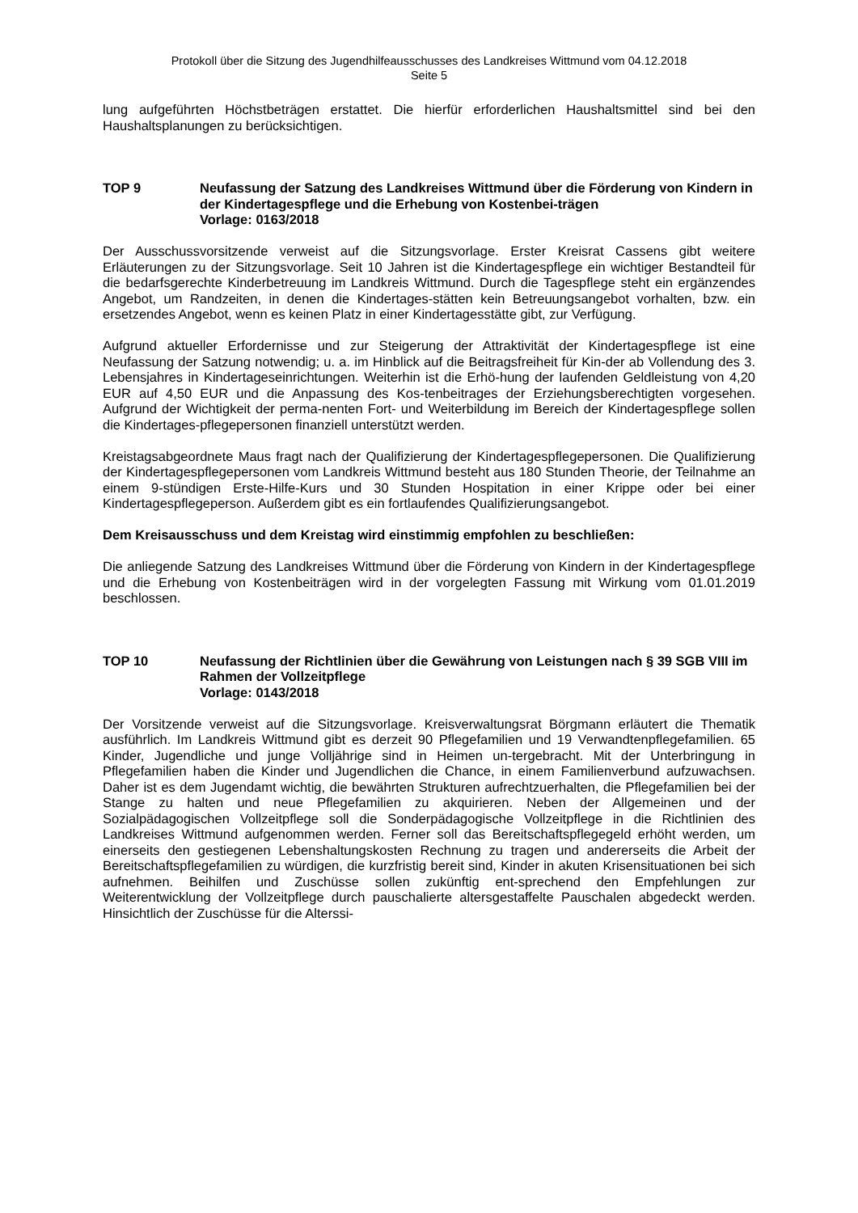Protokoll über die Sitzung des Jugendhilfeausschusses des Landkreises Wittmund vom 04.12.2018
Seite 5
lung aufgeführten Höchstbeträgen erstattet. Die hierfür erforderlichen Haushaltsmittel sind bei den Haushaltsplanungen zu berücksichtigen.
TOP 9 Neufassung der Satzung des Landkreises Wittmund über die Förderung von Kindern in der Kindertagespflege und die Erhebung von Kostenbei-trägen
Vorlage: 0163/2018
Der Ausschussvorsitzende verweist auf die Sitzungsvorlage. Erster Kreisrat Cassens gibt weitere Erläuterungen zu der Sitzungsvorlage. Seit 10 Jahren ist die Kindertagespflege ein wichtiger Bestandteil für die bedarfsgerechte Kinderbetreuung im Landkreis Wittmund. Durch die Tagespflege steht ein ergänzendes Angebot, um Randzeiten, in denen die Kindertages-stätten kein Betreuungsangebot vorhalten, bzw. ein ersetzendes Angebot, wenn es keinen Platz in einer Kindertagesstätte gibt, zur Verfügung.
Aufgrund aktueller Erfordernisse und zur Steigerung der Attraktivität der Kindertagespflege ist eine Neufassung der Satzung notwendig; u. a. im Hinblick auf die Beitragsfreiheit für Kin-der ab Vollendung des 3. Lebensjahres in Kindertageseinrichtungen. Weiterhin ist die Erhö-hung der laufenden Geldleistung von 4,20 EUR auf 4,50 EUR und die Anpassung des Kos-tenbeitrages der Erziehungsberechtigten vorgesehen. Aufgrund der Wichtigkeit der perma-nenten Fort- und Weiterbildung im Bereich der Kindertagespflege sollen die Kindertages-pflegepersonen finanziell unterstützt werden.
Kreistagsabgeordnete Maus fragt nach der Qualifizierung der Kindertagespflegepersonen. Die Qualifizierung der Kindertagespflegepersonen vom Landkreis Wittmund besteht aus 180 Stunden Theorie, der Teilnahme an einem 9-stündigen Erste-Hilfe-Kurs und 30 Stunden Hospitation in einer Krippe oder bei einer Kindertagespflegeperson. Außerdem gibt es ein fortlaufendes Qualifizierungsangebot.
Dem Kreisausschuss und dem Kreistag wird einstimmig empfohlen zu beschließen:
Die anliegende Satzung des Landkreises Wittmund über die Förderung von Kindern in der Kindertagespflege und die Erhebung von Kostenbeiträgen wird in der vorgelegten Fassung mit Wirkung vom 01.01.2019 beschlossen.
TOP 10 Neufassung der Richtlinien über die Gewährung von Leistungen nach § 39 SGB VIII im Rahmen der Vollzeitpflege
Vorlage: 0143/2018
Der Vorsitzende verweist auf die Sitzungsvorlage. Kreisverwaltungsrat Börgmann erläutert die Thematik ausführlich. Im Landkreis Wittmund gibt es derzeit 90 Pflegefamilien und 19 Verwandtenpflegefamilien. 65 Kinder, Jugendliche und junge Volljährige sind in Heimen un-tergebracht. Mit der Unterbringung in Pflegefamilien haben die Kinder und Jugendlichen die Chance, in einem Familienverbund aufzuwachsen. Daher ist es dem Jugendamt wichtig, die bewährten Strukturen aufrechtzuerhalten, die Pflegefamilien bei der Stange zu halten und neue Pflegefamilien zu akquirieren. Neben der Allgemeinen und der Sozialpädagogischen Vollzeitpflege soll die Sonderpädagogische Vollzeitpflege in die Richtlinien des Landkreises Wittmund aufgenommen werden. Ferner soll das Bereitschaftspflegegeld erhöht werden, um einerseits den gestiegenen Lebenshaltungskosten Rechnung zu tragen und andererseits die Arbeit der Bereitschaftspflegefamilien zu würdigen, die kurzfristig bereit sind, Kinder in akuten Krisensituationen bei sich aufnehmen. Beihilfen und Zuschüsse sollen zukünftig ent-sprechend den Empfehlungen zur Weiterentwicklung der Vollzeitpflege durch pauschalierte altersgestaffelte Pauschalen abgedeckt werden. Hinsichtlich der Zuschüsse für die Alterssi-